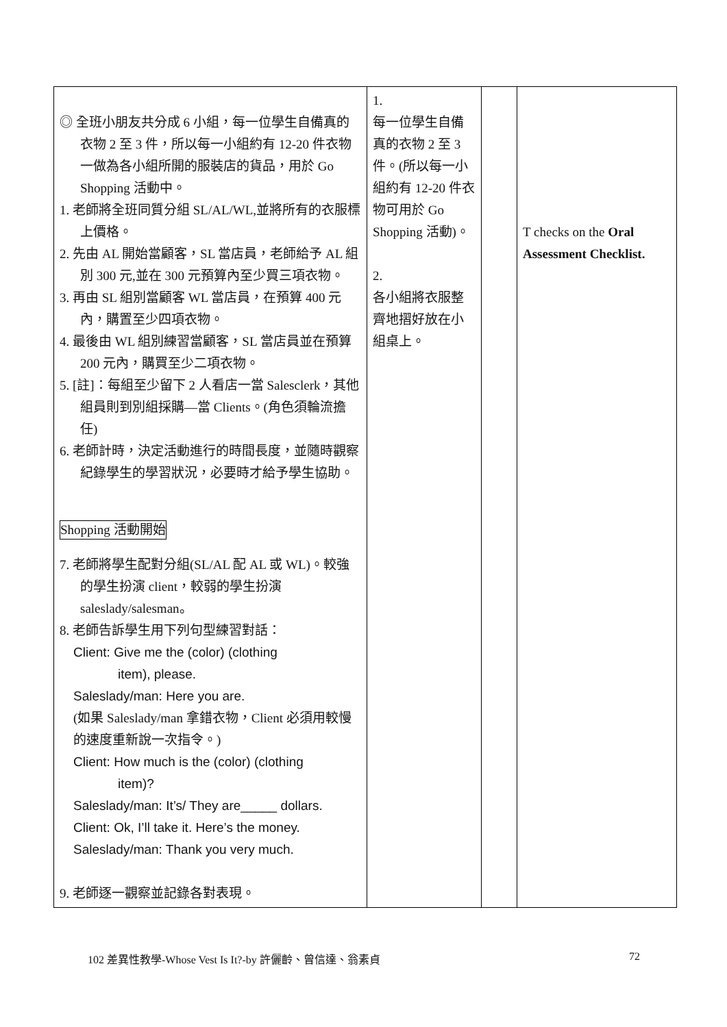| ◎ 全班小朋友共分成 6 小組，每一位學生自備真的衣物 2 至 3 件，所以每一小組約有 12-20 件衣物一做為各小組所開的服裝店的貨品，用於 Go Shopping 活動中。 1. 老師將全班同質分組 SL/AL/WL,並將所有的衣服標上價格。 2. 先由 AL 開始當顧客，SL 當店員，老師給予 AL 組別 300 元,並在 300 元預算內至少買三項衣物。 3. 再由 SL 組別當顧客 WL 當店員，在預算 400 元內，購置至少四項衣物。 4. 最後由 WL 組別練習當顧客，SL 當店員並在預算 200 元內，購買至少二項衣物。 5. [註]：每組至少留下 2 人看店一當 Salesclerk，其他組員則到別組採購—當 Clients。(角色須輪流擔任) 6. 老師計時，決定活動進行的時間長度，並隨時觀察紀錄學生的學習狀況，必要時才給予學生協助。 Shopping 活動開始 7. 老師將學生配對分組(SL/AL 配 AL 或 WL)。較強的學生扮演 client，較弱的學生扮演 saleslady/salesman。 8. 老師告訴學生用下列句型練習對話： Client: Give me the (color) (clothing item), please. Saleslady/man: Here you are. (如果 Saleslady/man 拿錯衣物，Client 必須用較慢的速度重新說一次指令。) Client: How much is the (color) (clothing item)? Saleslady/man: It’s/ They are_____ dollars. Client: Ok, I’ll take it. Here’s the money. Saleslady/man: Thank you very much. 9. 老師逐一觀察並記錄各對表現。 | 1. 每一位學生自備真的衣物 2 至 3 件。(所以每一小組約有 12-20 件衣物可用於 Go Shopping 活動)。 2. 各小組將衣服整齊地摺好放在小組桌上。 | | T checks on the Oral Assessment Checklist. |
102 差異性教學-Whose Vest Is It?-by 許儷齡、曾信達、翁素貞 72